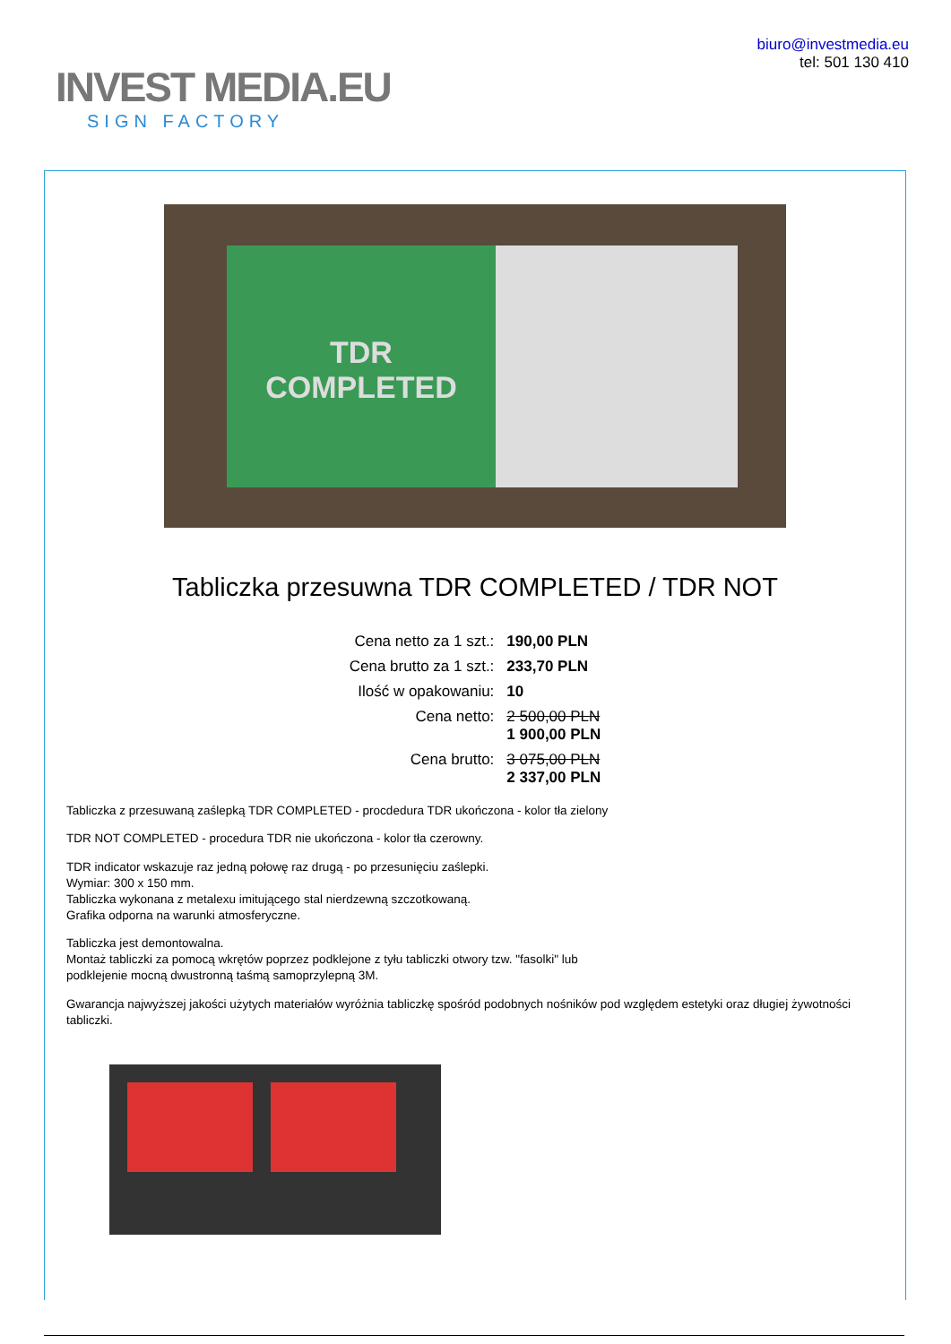INVEST MEDIA.EU
SIGN FACTORY
biuro@investmedia.eu
tel: 501 130 410
TDR
COMPLETED
Tabliczka przesuwna TDR COMPLETED / TDR NOT
| Cena netto za 1 szt.: | 190,00 PLN |
| Cena brutto za 1 szt.: | 233,70 PLN |
| Ilość w opakowaniu: | 10 |
| Cena netto: | 2 500,00 PLN 1 900,00 PLN |
| Cena brutto: | 3 075,00 PLN 2 337,00 PLN |
Tabliczka z przesuwaną zaślepką TDR COMPLETED - procdedura TDR ukończona - kolor tła zielony
TDR NOT COMPLETED - procedura TDR nie ukończona - kolor tła czerowny.
TDR indicator wskazuje raz jedną połowę raz drugą - po przesunięciu zaślepki.
Wymiar: 300 x 150 mm.
Tabliczka wykonana z metalexu imitującego stal nierdzewną szczotkowaną.
Grafika odporna na warunki atmosferyczne.
Tabliczka jest demontowalna.
Montaż tabliczki za pomocą wkrętów poprzez podklejone z tyłu tabliczki otwory tzw. "fasolki" lub
podklejenie mocną dwustronną taśmą samoprzylepną 3M.
Gwarancja najwyższej jakości użytych materiałów wyróżnia tabliczkę spośród podobnych nośników pod względem estetyki oraz długiej żywotności tabliczki.